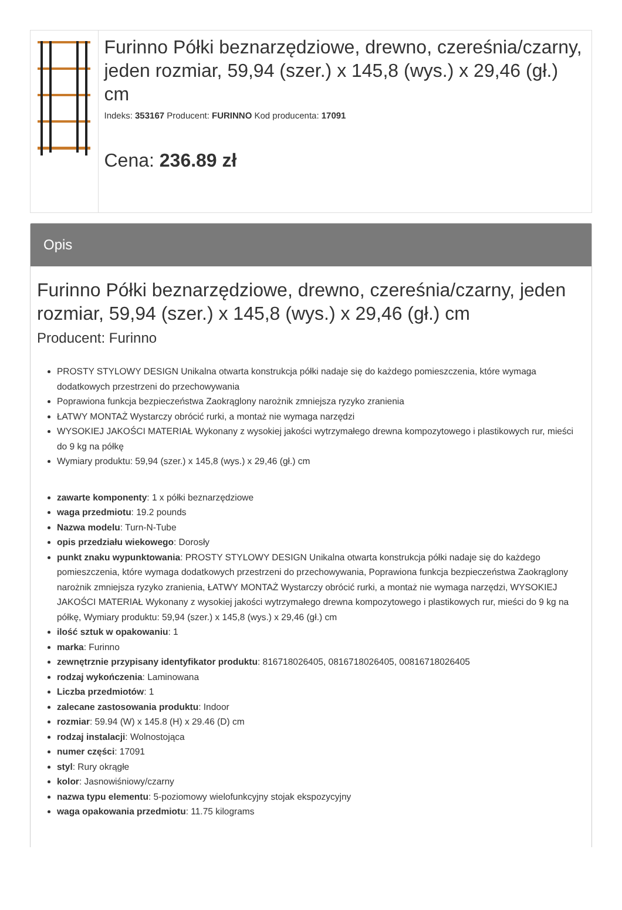Furinno Półki beznarzędziowe, drewno, czereśnia/czarny, jeden rozmiar, 59,94 (szer.) x 145,8 (wys.) x 29,46 (gł.) cm
Indeks: 353167 Producent: FURINNO Kod producenta: 17091
Cena: 236.89 zł
Opis
Furinno Półki beznarzędziowe, drewno, czereśnia/czarny, jeden rozmiar, 59,94 (szer.) x 145,8 (wys.) x 29,46 (gł.) cm
Producent: Furinno
PROSTY STYLOWY DESIGN Unikalna otwarta konstrukcja półki nadaje się do każdego pomieszczenia, które wymaga dodatkowych przestrzeni do przechowywania
Poprawiona funkcja bezpieczeństwa Zaokrąglony narożnik zmniejsza ryzyko zranienia
ŁATWY MONTAŻ Wystarczy obrócić rurki, a montaż nie wymaga narzędzi
WYSOKIEJ JAKOŚCI MATERIAŁ Wykonany z wysokiej jakości wytrzymałego drewna kompozytowego i plastikowych rur, mieści do 9 kg na półkę
Wymiary produktu: 59,94 (szer.) x 145,8 (wys.) x 29,46 (gł.) cm
zawarte komponenty: 1 x półki beznarzędziowe
waga przedmiotu: 19.2 pounds
Nazwa modelu: Turn-N-Tube
opis przedziału wiekowego: Dorosły
punkt znaku wypunktowania: PROSTY STYLOWY DESIGN Unikalna otwarta konstrukcja półki nadaje się do każdego pomieszczenia, które wymaga dodatkowych przestrzeni do przechowywania, Poprawiona funkcja bezpieczeństwa Zaokrąglony narożnik zmniejsza ryzyko zranienia, ŁATWY MONTAŻ Wystarczy obrócić rurki, a montaż nie wymaga narzędzi, WYSOKIEJ JAKOŚCI MATERIAŁ Wykonany z wysokiej jakości wytrzymałego drewna kompozytowego i plastikowych rur, mieści do 9 kg na półkę, Wymiary produktu: 59,94 (szer.) x 145,8 (wys.) x 29,46 (gł.) cm
ilość sztuk w opakowaniu: 1
marka: Furinno
zewnętrznie przypisany identyfikator produktu: 816718026405, 0816718026405, 00816718026405
rodzaj wykończenia: Laminowana
Liczba przedmiotów: 1
zalecane zastosowania produktu: Indoor
rozmiar: 59.94 (W) x 145.8 (H) x 29.46 (D) cm
rodzaj instalacji: Wolnostojąca
numer części: 17091
styl: Rury okrągłe
kolor: Jasnowiśniowy/czarny
nazwa typu elementu: 5-poziomowy wielofunkcyjny stojak ekspozycyjny
waga opakowania przedmiotu: 11.75 kilograms